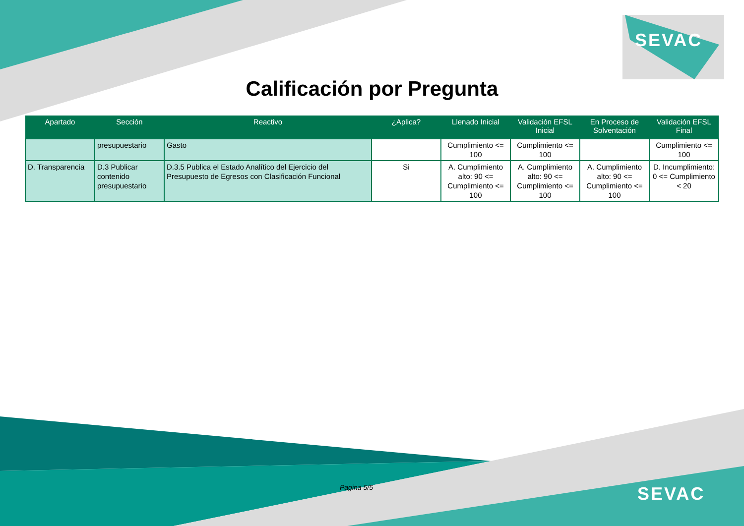SEVAC
Calificación por Pregunta
| Apartado | Sección | Reactivo | ¿Aplica? | Llenado Inicial | Validación EFSL Inicial | En Proceso de Solventación | Validación EFSL Final |
| --- | --- | --- | --- | --- | --- | --- | --- |
| | presupuestario | Gasto | | Cumplimiento <= 100 | Cumplimiento <= 100 | | Cumplimiento <= 100 |
| D. Transparencia | D.3 Publicar contenido presupuestario | D.3.5 Publica el Estado Analítico del Ejercicio del Presupuesto de Egresos con Clasificación Funcional | Si | A. Cumplimiento alto: 90 <= Cumplimiento <= 100 | A. Cumplimiento alto: 90 <= Cumplimiento <= 100 | A. Cumplimiento alto: 90 <= Cumplimiento <= 100 | D. Incumplimiento: 0 <= Cumplimiento < 20 |
Pagina 5/5 SEVAC